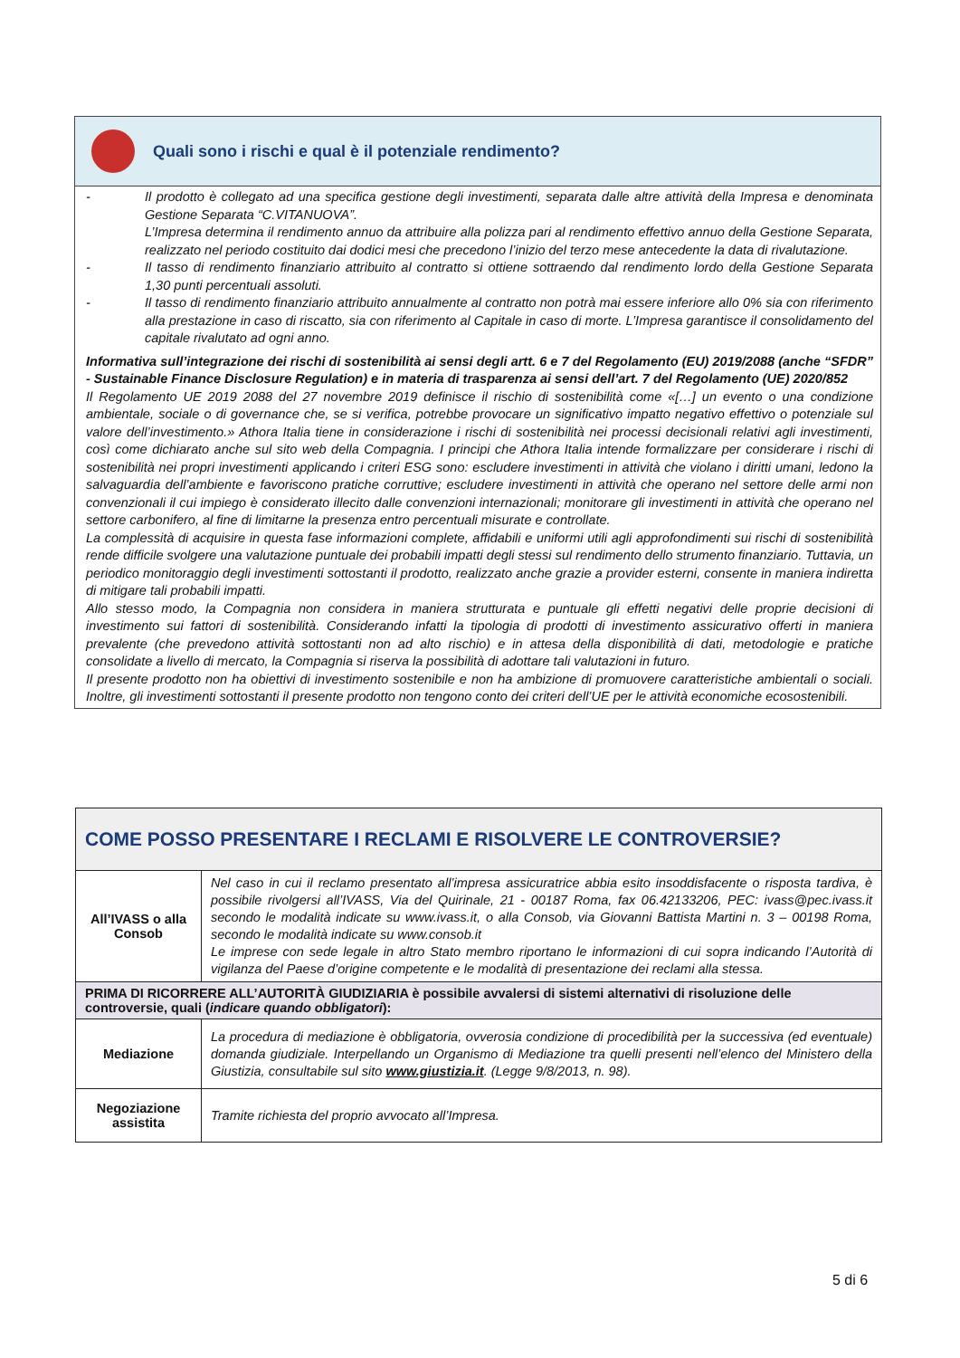Quali sono i rischi e qual è il potenziale rendimento?
- Il prodotto è collegato ad una specifica gestione degli investimenti, separata dalle altre attività della Impresa e denominata Gestione Separata “C.VITANUOVA”.
L’Impresa determina il rendimento annuo da attribuire alla polizza pari al rendimento effettivo annuo della Gestione Separata, realizzato nel periodo costituito dai dodici mesi che precedono l’inizio del terzo mese antecedente la data di rivalutazione.
- Il tasso di rendimento finanziario attribuito al contratto si ottiene sottraendo dal rendimento lordo della Gestione Separata 1,30 punti percentuali assoluti.
- Il tasso di rendimento finanziario attribuito annualmente al contratto non potrà mai essere inferiore allo 0% sia con riferimento alla prestazione in caso di riscatto, sia con riferimento al Capitale in caso di morte. L’Impresa garantisce il consolidamento del capitale rivalutato ad ogni anno.
Informativa sull’integrazione dei rischi di sostenibilità ai sensi degli artt. 6 e 7 del Regolamento (EU) 2019/2088 (anche “SFDR” - Sustainable Finance Disclosure Regulation) e in materia di trasparenza ai sensi dell’art. 7 del Regolamento (UE) 2020/852
Il Regolamento UE 2019 2088 del 27 novembre 2019 definisce il rischio di sostenibilità come «[…] un evento o una condizione ambientale, sociale o di governance che, se si verifica, potrebbe provocare un significativo impatto negativo effettivo o potenziale sul valore dell’investimento.» Athora Italia tiene in considerazione i rischi di sostenibilità nei processi decisionali relativi agli investimenti, così come dichiarato anche sul sito web della Compagnia. I principi che Athora Italia intende formalizzare per considerare i rischi di sostenibilità nei propri investimenti applicando i criteri ESG sono: escludere investimenti in attività che violano i diritti umani, ledono la salvaguardia dell’ambiente e favoriscono pratiche corruttive; escludere investimenti in attività che operano nel settore delle armi non convenzionali il cui impiego è considerato illecito dalle convenzioni internazionali; monitorare gli investimenti in attività che operano nel settore carbonifero, al fine di limitarne la presenza entro percentuali misurate e controllate.
La complessità di acquisire in questa fase informazioni complete, affidabili e uniformi utili agli approfondimenti sui rischi di sostenibilità rende difficile svolgere una valutazione puntuale dei probabili impatti degli stessi sul rendimento dello strumento finanziario. Tuttavia, un periodico monitoraggio degli investimenti sottostanti il prodotto, realizzato anche grazie a provider esterni, consente in maniera indiretta di mitigare tali probabili impatti.
Allo stesso modo, la Compagnia non considera in maniera strutturata e puntuale gli effetti negativi delle proprie decisioni di investimento sui fattori di sostenibilità. Considerando infatti la tipologia di prodotti di investimento assicurativo offerti in maniera prevalente (che prevedono attività sottostanti non ad alto rischio) e in attesa della disponibilità di dati, metodologie e pratiche consolidate a livello di mercato, la Compagnia si riserva la possibilità di adottare tali valutazioni in futuro.
Il presente prodotto non ha obiettivi di investimento sostenibile e non ha ambizione di promuovere caratteristiche ambientali o sociali. Inoltre, gli investimenti sottostanti il presente prodotto non tengono conto dei criteri dell’UE per le attività economiche ecosostenibili.
| COME POSSO PRESENTARE I RECLAMI E RISOLVERE LE CONTROVERSIE? | |
| All’IVASS o alla Consob | Nel caso in cui il reclamo presentato all’impresa assicuratrice abbia esito insoddisfacente o risposta tardiva, è possibile rivolgersi all’IVASS, Via del Quirinale, 21 - 00187 Roma, fax 06.42133206, PEC: ivass@pec.ivass.it secondo le modalità indicate su www.ivass.it, o alla Consob, via Giovanni Battista Martini n. 3 – 00198 Roma, secondo le modalità indicate su www.consob.it Le imprese con sede legale in altro Stato membro riportano le informazioni di cui sopra indicando l’Autorità di vigilanza del Paese d’origine competente e le modalità di presentazione dei reclami alla stessa. |
| PRIMA DI RICORRERE ALL’AUTORITÀ GIUDIZIARIA è possibile avvalersi di sistemi alternativi di risoluzione delle controversie, quali ( indicare quando obbligatori ): | |
| Mediazione | La procedura di mediazione è obbligatoria, ovverosia condizione di procedibilità per la successiva (ed eventuale) domanda giudiziale. Interpellando un Organismo di Mediazione tra quelli presenti nell’elenco del Ministero della Giustizia, consultabile sul sito www.giustizia.it . (Legge 9/8/2013, n. 98). |
| Negoziazione assistita | Tramite richiesta del proprio avvocato all’Impresa. |
5 di 6